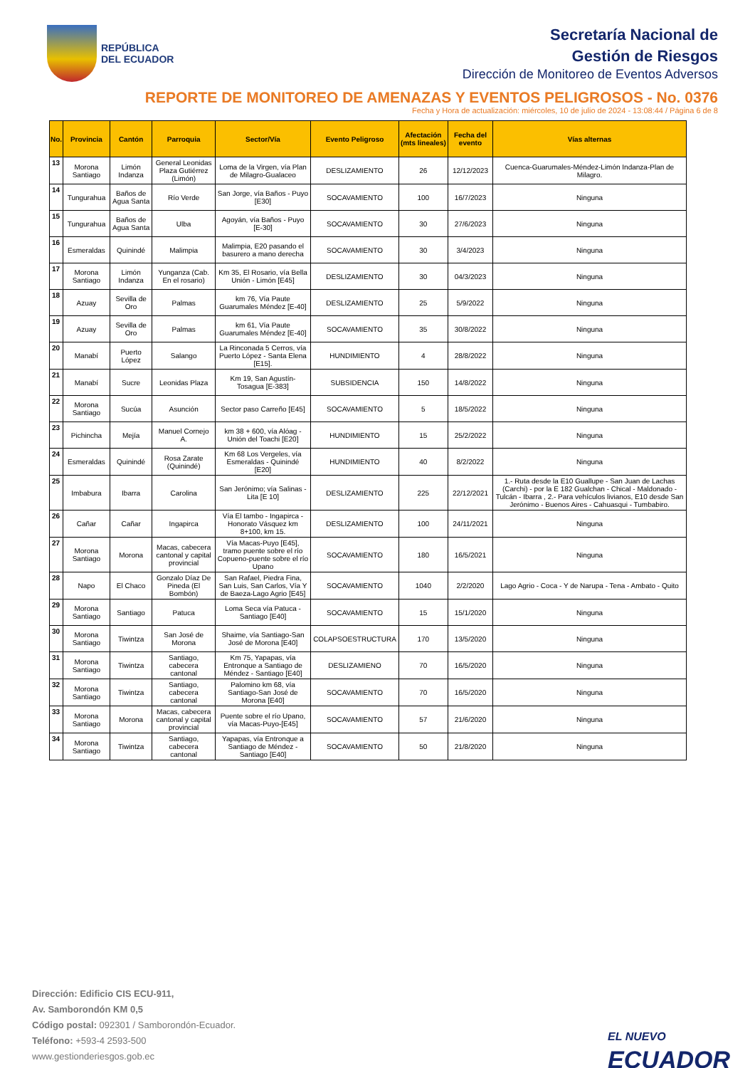REPÚBLICA
DEL ECUADOR
Secretaría Nacional de
Gestión de Riesgos
Dirección de Monitoreo de Eventos Adversos
REPORTE DE MONITOREO DE AMENAZAS Y EVENTOS PELIGROSOS - No. 0376
Fecha y Hora de actualización: miércoles, 10 de julio de 2024 - 13:08:44 / Página 6 de 8
| No. | Provincia | Cantón | Parroquia | Sector/Vía | Evento Peligroso | Afectación (mts lineales) | Fecha del evento | Vías alternas |
| --- | --- | --- | --- | --- | --- | --- | --- | --- |
| 13 | Morona Santiago | Limón Indanza | General Leonidas Plaza Gutiérrez (Limón) | Loma de la Virgen, vía Plan de Milagro-Gualaceo | DESLIZAMIENTO | 26 | 12/12/2023 | Cuenca-Guarumales-Méndez-Limón Indanza-Plan de Milagro. |
| 14 | Tungurahua | Baños de Agua Santa | Río Verde | San Jorge, vía Baños - Puyo [E30] | SOCAVAMIENTO | 100 | 16/7/2023 | Ninguna |
| 15 | Tungurahua | Baños de Agua Santa | Ulba | Agoyán, vía Baños - Puyo [E-30] | SOCAVAMIENTO | 30 | 27/6/2023 | Ninguna |
| 16 | Esmeraldas | Quinindé | Malimpia | Malimpia, E20 pasando el basurero a mano derecha | SOCAVAMIENTO | 30 | 3/4/2023 | Ninguna |
| 17 | Morona Santiago | Limón Indanza | Yunganza (Cab. En el rosario) | Km 35, El Rosario, vía Bella Unión - Limón [E45] | DESLIZAMIENTO | 30 | 04/3/2023 | Ninguna |
| 18 | Azuay | Sevilla de Oro | Palmas | km 76, Vía Paute Guarumales Méndez [E-40] | DESLIZAMIENTO | 25 | 5/9/2022 | Ninguna |
| 19 | Azuay | Sevilla de Oro | Palmas | km 61, Vía Paute Guarumales Méndez [E-40] | SOCAVAMIENTO | 35 | 30/8/2022 | Ninguna |
| 20 | Manabí | Puerto López | Salango | La Rinconada 5 Cerros, vía Puerto López - Santa Elena [E15]. | HUNDIMIENTO | 4 | 28/8/2022 | Ninguna |
| 21 | Manabí | Sucre | Leonidas Plaza | Km 19, San Agustín-Tosagua [E-383] | SUBSIDENCIA | 150 | 14/8/2022 | Ninguna |
| 22 | Morona Santiago | Sucúa | Asunción | Sector paso Carreño [E45] | SOCAVAMIENTO | 5 | 18/5/2022 | Ninguna |
| 23 | Pichincha | Mejía | Manuel Cornejo A. | km 38 + 600, vía Alóag - Unión del Toachi [E20] | HUNDIMIENTO | 15 | 25/2/2022 | Ninguna |
| 24 | Esmeraldas | Quinindé | Rosa Zarate (Quinindé) | Km 68 Los Vergeles, vía Esmeraldas - Quinindé [E20] | HUNDIMIENTO | 40 | 8/2/2022 | Ninguna |
| 25 | Imbabura | Ibarra | Carolina | San Jerónimo; vía Salinas - Lita [E 10] | DESLIZAMIENTO | 225 | 22/12/2021 | 1.- Ruta desde la E10 Guallupe - San Juan de Lachas (Carchi) - por la E 182 Gualchan - Chical - Maldonado - Tulcán - Ibarra , 2.- Para vehículos livianos, E10 desde San Jerónimo - Buenos Aires - Cahuasqui - Tumbabiro. |
| 26 | Cañar | Cañar | Ingapirca | Vía El tambo - Ingapirca - Honorato Vásquez km 8+100, km 15. | DESLIZAMIENTO | 100 | 24/11/2021 | Ninguna |
| 27 | Morona Santiago | Morona | Macas, cabecera cantonal y capital provincial | Vía Macas-Puyo [E45], tramo puente sobre el río Copueno-puente sobre el río Upano | SOCAVAMIENTO | 180 | 16/5/2021 | Ninguna |
| 28 | Napo | El Chaco | Gonzalo Díaz De Pineda (El Bombón) | San Rafael, Piedra Fina, San Luis, San Carlos, Vía Y de Baeza-Lago Agrio [E45] | SOCAVAMIENTO | 1040 | 2/2/2020 | Lago Agrio - Coca - Y de Narupa - Tena - Ambato - Quito |
| 29 | Morona Santiago | Santiago | Patuca | Loma Seca vía Patuca - Santiago [E40] | SOCAVAMIENTO | 15 | 15/1/2020 | Ninguna |
| 30 | Morona Santiago | Tiwintza | San José de Morona | Shaime, vía Santiago-San José de Morona [E40] | COLAPSOESTRUCTURA | 170 | 13/5/2020 | Ninguna |
| 31 | Morona Santiago | Tiwintza | Santiago, cabecera cantonal | Km 75, Yapapas, vía Entronque a Santiago de Méndez - Santiago [E40] | DESLIZAMIENO | 70 | 16/5/2020 | Ninguna |
| 32 | Morona Santiago | Tiwintza | Santiago, cabecera cantonal | Palomino km 68, vía Santiago-San José de Morona [E40] | SOCAVAMIENTO | 70 | 16/5/2020 | Ninguna |
| 33 | Morona Santiago | Morona | Macas, cabecera cantonal y capital provincial | Puente sobre el río Upano, vía Macas-Puyo-[E45] | SOCAVAMIENTO | 57 | 21/6/2020 | Ninguna |
| 34 | Morona Santiago | Tiwintza | Santiago, cabecera cantonal | Yapapas, vía Entronque a Santiago de Méndez - Santiago [E40] | SOCAVAMIENTO | 50 | 21/8/2020 | Ninguna |
Dirección: Edificio CIS ECU-911,
Av. Samborondón KM 0,5
Código postal: 092301 / Samborondón-Ecuador.
Teléfono: +593-4 2593-500
www.gestionderiesgos.gob.ec
EL NUEVO
ECUADOR